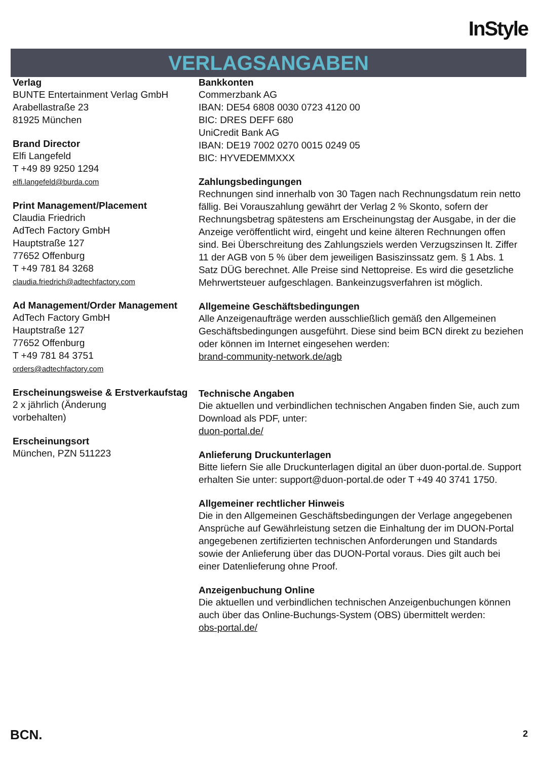InStyle
VERLAGSANGABEN
Verlag
BUNTE Entertainment Verlag GmbH
Arabellastraße 23
81925 München
Brand Director
Elfi Langefeld
T +49 89 9250 1294
elfi.langefeld@burda.com
Print Management/Placement
Claudia Friedrich
AdTech Factory GmbH
Hauptstraße 127
77652 Offenburg
T +49 781 84 3268
claudia.friedrich@adtechfactory.com
Ad Management/Order Management
AdTech Factory GmbH
Hauptstraße 127
77652 Offenburg
T +49 781 84 3751
orders@adtechfactory.com
Erscheinungsweise & Erstverkaufstag
2 x jährlich (Änderung
vorbehalten)
Erscheinungsort
München, PZN 511223
Bankkonten
Commerzbank AG
IBAN: DE54 6808 0030 0723 4120 00
BIC: DRES DEFF 680
UniCredit Bank AG
IBAN: DE19 7002 0270 0015 0249 05
BIC: HYVEDEMMXXX
Zahlungsbedingungen
Rechnungen sind innerhalb von 30 Tagen nach Rechnungsdatum rein netto fällig. Bei Vorauszahlung gewährt der Verlag 2 % Skonto, sofern der Rechnungsbetrag spätestens am Erscheinungstag der Ausgabe, in der die Anzeige veröffentlicht wird, eingeht und keine älteren Rechnungen offen sind. Bei Überschreitung des Zahlungsziels werden Verzugszinsen lt. Ziffer 11 der AGB von 5 % über dem jeweiligen Basiszinssatz gem. § 1 Abs. 1 Satz DÜG berechnet. Alle Preise sind Nettopreise. Es wird die gesetzliche Mehrwertsteuer aufgeschlagen. Bankeinzugsverfahren ist möglich.
Allgemeine Geschäftsbedingungen
Alle Anzeigenaufträge werden ausschließlich gemäß den Allgemeinen Geschäftsbedingungen ausgeführt. Diese sind beim BCN direkt zu beziehen oder können im Internet eingesehen werden:
brand-community-network.de/agb
Technische Angaben
Die aktuellen und verbindlichen technischen Angaben finden Sie, auch zum Download als PDF, unter:
duon-portal.de/
Anlieferung Druckunterlagen
Bitte liefern Sie alle Druckunterlagen digital an über duon-portal.de. Support erhalten Sie unter: support@duon-portal.de oder T +49 40 3741 1750.
Allgemeiner rechtlicher Hinweis
Die in den Allgemeinen Geschäftsbedingungen der Verlage angegebenen Ansprüche auf Gewährleistung setzen die Einhaltung der im DUON-Portal angegebenen zertifizierten technischen Anforderungen und Standards sowie der Anlieferung über das DUON-Portal voraus. Dies gilt auch bei einer Datenlieferung ohne Proof.
Anzeigenbuchung Online
Die aktuellen und verbindlichen technischen Anzeigenbuchungen können auch über das Online-Buchungs-System (OBS) übermittelt werden:
obs-portal.de/
BCN. 2